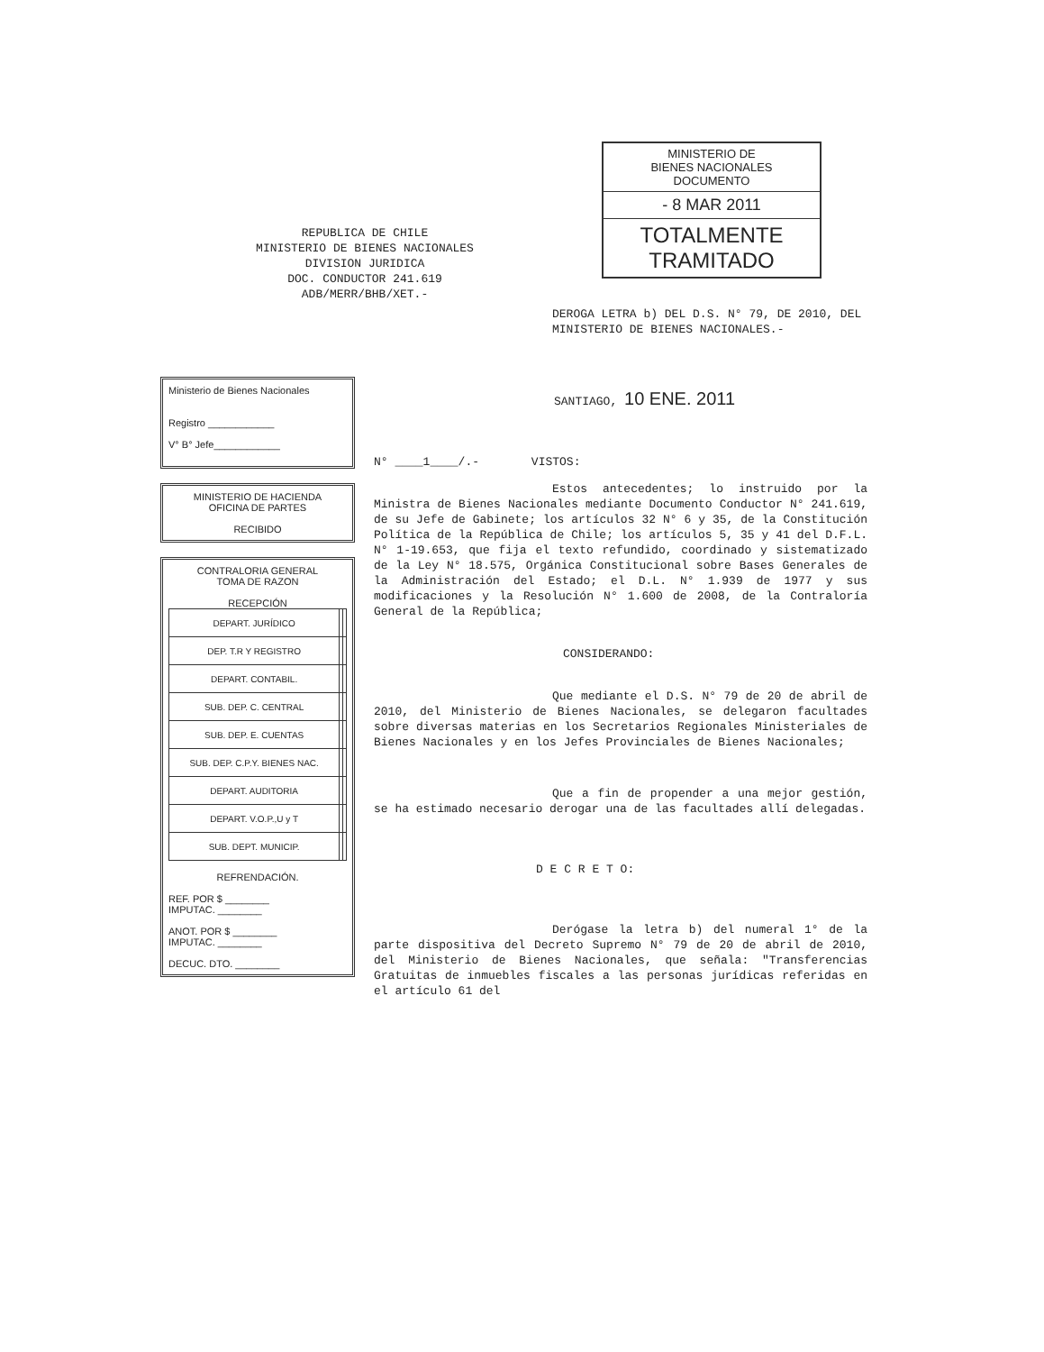MINISTERIO DE
BIENES NACIONALES
DOCUMENTO
- 8 MAR 2011
TOTALMENTE TRAMITADO
REPUBLICA DE CHILE
MINISTERIO DE BIENES NACIONALES
DIVISION JURIDICA
DOC. CONDUCTOR 241.619
ADB/MERR/BHB/XET.-
Ministerio de Bienes Nacionales
Registro ____________
V° B° Jefe____________
MINISTERIO DE HACIENDA
OFICINA DE PARTES
RECIBIDO
CONTRALORIA GENERAL
TOMA DE RAZON
RECEPCIÓN
| DEPART. JURÍDICO | | |
| DEP. T.R Y REGISTRO | | |
| DEPART. CONTABIL. | | |
| SUB. DEP. C. CENTRAL | | |
| SUB. DEP. E. CUENTAS | | |
| SUB. DEP. C.P.Y. BIENES NAC. | | |
| DEPART. AUDITORIA | | |
| DEPART. V.O.P.,U y T | | |
| SUB. DEPT. MUNICIP. | | |
REFRENDACIÓN.
REF. POR $ ________
IMPUTAC. ________
ANOT. POR $ ________
IMPUTAC. ________
DECUC. DTO. ________
DEROGA LETRA b) DEL D.S. N° 79, DE 2010, DEL MINISTERIO DE BIENES NACIONALES.-
SANTIAGO, 10 ENE. 2011
N° ____1____/.- VISTOS:
Estos antecedentes; lo instruido por la Ministra de Bienes Nacionales mediante Documento Conductor N° 241.619, de su Jefe de Gabinete; los artículos 32 N° 6 y 35, de la Constitución Política de la República de Chile; los artículos 5, 35 y 41 del D.F.L. N° 1-19.653, que fija el texto refundido, coordinado y sistematizado de la Ley N° 18.575, Orgánica Constitucional sobre Bases Generales de la Administración del Estado; el D.L. N° 1.939 de 1977 y sus modificaciones y la Resolución N° 1.600 de 2008, de la Contraloría General de la República;
CONSIDERANDO:
Que mediante el D.S. N° 79 de 20 de abril de 2010, del Ministerio de Bienes Nacionales, se delegaron facultades sobre diversas materias en los Secretarios Regionales Ministeriales de Bienes Nacionales y en los Jefes Provinciales de Bienes Nacionales;
Que a fin de propender a una mejor gestión, se ha estimado necesario derogar una de las facultades allí delegadas.
D E C R E T O:
Derógase la letra b) del numeral 1° de la parte dispositiva del Decreto Supremo N° 79 de 20 de abril de 2010, del Ministerio de Bienes Nacionales, que señala: "Transferencias Gratuitas de inmuebles fiscales a las personas jurídicas referidas en el artículo 61 del